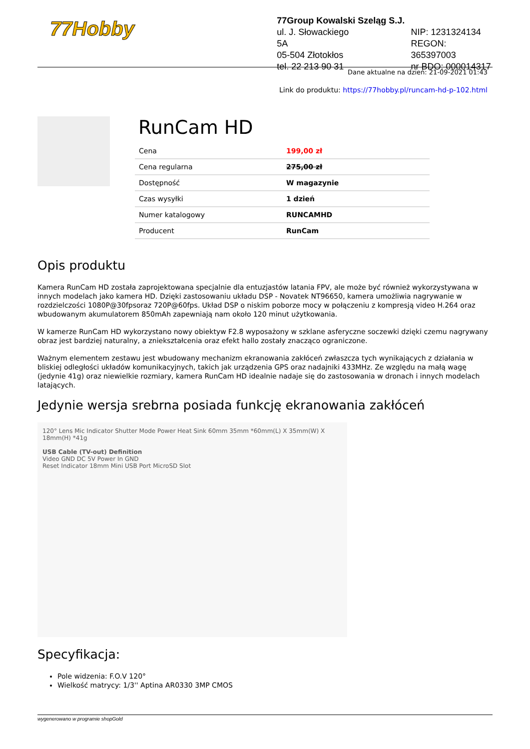77Hobby
77Group Kowalski Szeląg S.J.
ul. J. Słowackiego 5A
05-504 Złotokłos
tel. 22 213 90 31
NIP: 1231324134
REGON: 365397003
nr BDO: 000014317
Dane aktualne na dzień: 21-09-2021 01:43
Link do produktu: https://77hobby.pl/runcam-hd-p-102.html
RunCam HD
| Cena | 199,00 zł |
| Cena regularna | 275,00 zł |
| Dostępność | W magazynie |
| Czas wysyłki | 1 dzień |
| Numer katalogowy | RUNCAMHD |
| Producent | RunCam |
Opis produktu
Kamera RunCam HD została zaprojektowana specjalnie dla entuzjastów latania FPV, ale może być również wykorzystywana w innych modelach jako kamera HD. Dzięki zastosowaniu układu DSP - Novatek NT96650, kamera umożliwia nagrywanie w rozdzielczości 1080P@30fpsoraz 720P@60fps. Układ DSP o niskim poborze mocy w połączeniu z kompresją video H.264 oraz wbudowanym akumulatorem 850mAh zapewniają nam około 120 minut użytkowania.
W kamerze RunCam HD wykorzystano nowy obiektyw F2.8 wyposażony w szklane asferyczne soczewki dzięki czemu nagrywany obraz jest bardziej naturalny, a zniekształcenia oraz efekt hallo zostały znacząco ograniczone.
Ważnym elementem zestawu jest wbudowany mechanizm ekranowania zakłóceń zwłaszcza tych wynikających z działania w bliskiej odległości układów komunikacyjnych, takich jak urządzenia GPS oraz nadajniki 433MHz. Ze względu na małą wagę (jedynie 41g) oraz niewielkie rozmiary, kamera RunCam HD idealnie nadaje się do zastosowania w dronach i innych modelach latających.
Jedynie wersja srebrna posiada funkcję ekranowania zakłóceń
120° Lens Mic Indicator Shutter Mode Power Heat Sink 60mm 35mm *60mm(L) X 35mm(W) X 18mm(H) *41g
USB Cable (TV-out) Definition
Video GND DC 5V Power In GND
Reset Indicator 18mm Mini USB Port MicroSD Slot
Specyfikacja:
Pole widzenia: F.O.V 120°
Wielkość matrycy: 1/3'' Aptina AR0330 3MP CMOS
wygenerowano w programie shopGold